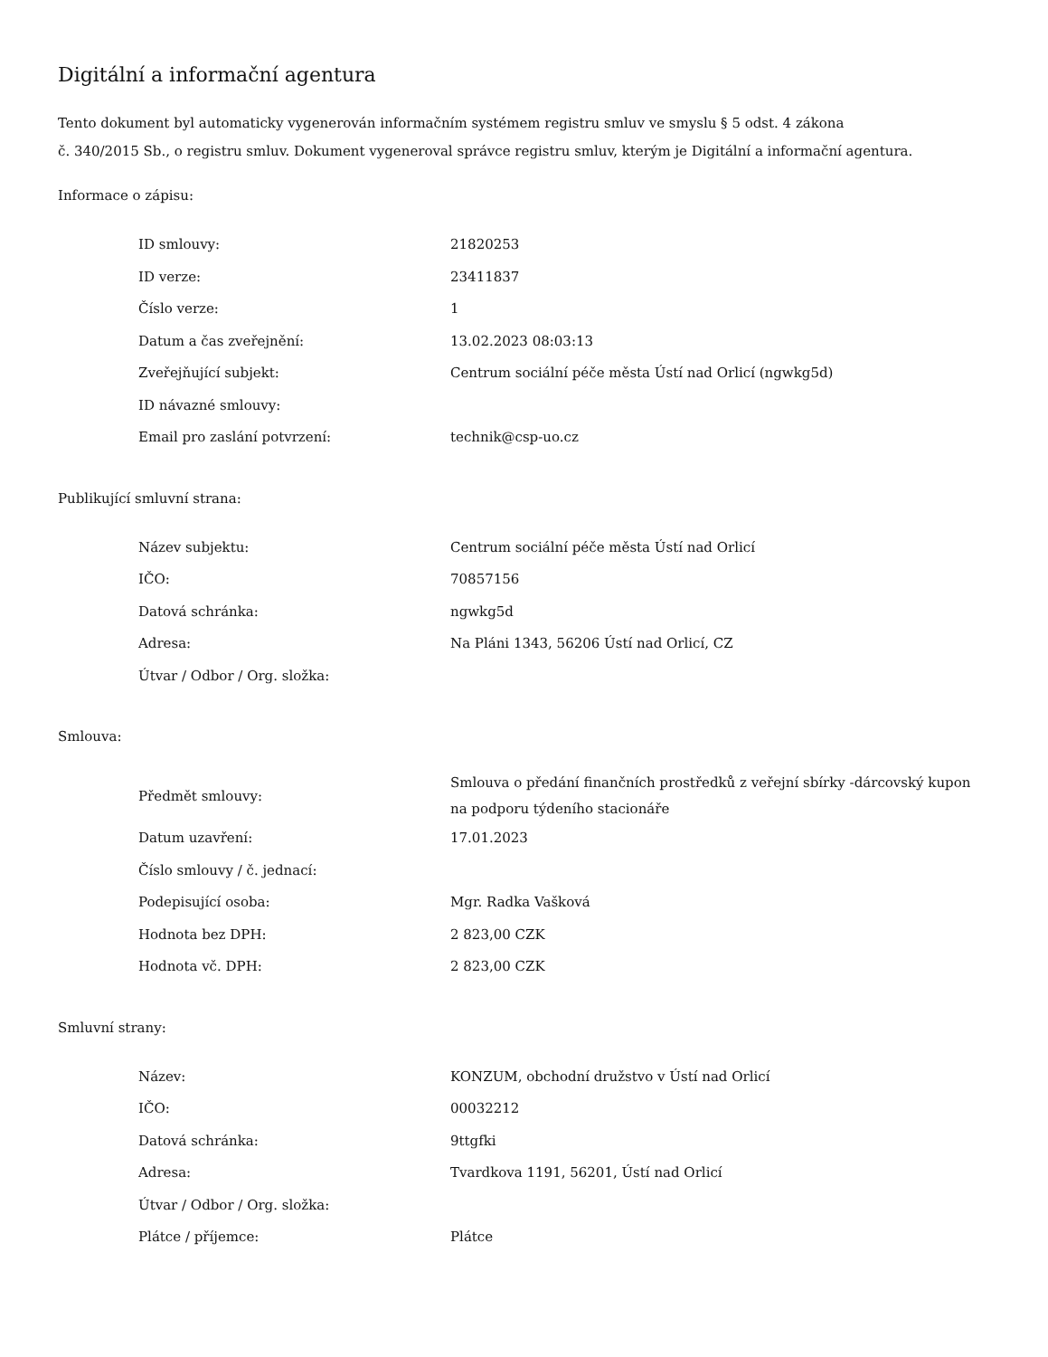Digitální a informační agentura
Tento dokument byl automaticky vygenerován informačním systémem registru smluv ve smyslu § 5 odst. 4 zákona
č. 340/2015 Sb., o registru smluv. Dokument vygeneroval správce registru smluv, kterým je Digitální a informační agentura.
Informace o zápisu:
| ID smlouvy: | 21820253 |
| ID verze: | 23411837 |
| Číslo verze: | 1 |
| Datum a čas zveřejnění: | 13.02.2023 08:03:13 |
| Zveřejňující subjekt: | Centrum sociální péče města Ústí nad Orlicí (ngwkg5d) |
| ID návazné smlouvy: | |
| Email pro zaslání potvrzení: | technik@csp-uo.cz |
Publikující smluvní strana:
| Název subjektu: | Centrum sociální péče města Ústí nad Orlicí |
| IČO: | 70857156 |
| Datová schránka: | ngwkg5d |
| Adresa: | Na Pláni 1343, 56206 Ústí nad Orlicí, CZ |
| Útvar / Odbor / Org. složka: | |
Smlouva:
| Předmět smlouvy: | Smlouva o předání finančních prostředků z veřejní sbírky -dárcovský kupon na podporu týdeního stacionáře |
| Datum uzavření: | 17.01.2023 |
| Číslo smlouvy / č. jednací: | |
| Podepisující osoba: | Mgr. Radka Vašková |
| Hodnota bez DPH: | 2 823,00 CZK |
| Hodnota vč. DPH: | 2 823,00 CZK |
Smluvní strany:
| Název: | KONZUM, obchodní družstvo v Ústí nad Orlicí |
| IČO: | 00032212 |
| Datová schránka: | 9ttgfki |
| Adresa: | Tvardkova 1191, 56201, Ústí nad Orlicí |
| Útvar / Odbor / Org. složka: | |
| Plátce / příjemce: | Plátce |